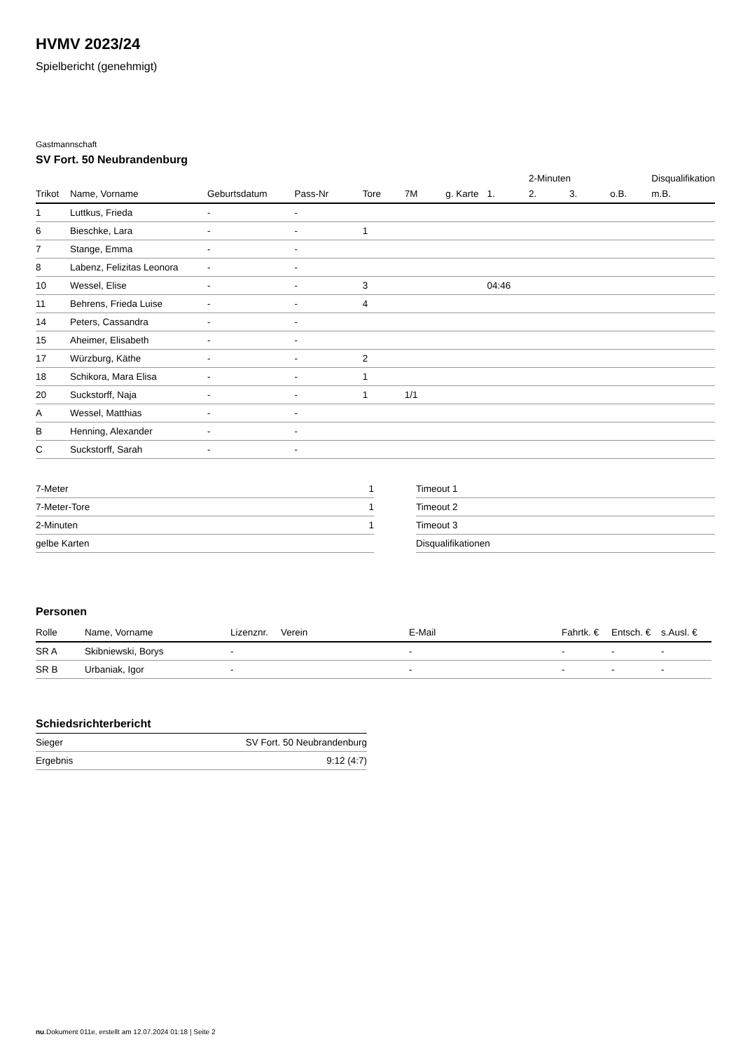HVMV 2023/24
Spielbericht (genehmigt)
Gastmannschaft
SV Fort. 50 Neubrandenburg
| | | | | | | | | 2-Minuten | | | Disqualifikation |
| Trikot | Name, Vorname | Geburtsdatum | Pass-Nr | Tore | 7M | g. Karte | 1. | 2. | 3. | o.B. | m.B. |
| 1 | Luttkus, Frieda | - | - | | | | | | | | |
| 6 | Bieschke, Lara | - | - | 1 | | | | | | | |
| 7 | Stange, Emma | - | - | | | | | | | | |
| 8 | Labenz, Felizitas Leonora | - | - | | | | | | | | |
| 10 | Wessel, Elise | - | - | 3 | | | 04:46 | | | | |
| 11 | Behrens, Frieda Luise | - | - | 4 | | | | | | | |
| 14 | Peters, Cassandra | - | - | | | | | | | | |
| 15 | Aheimer, Elisabeth | - | - | | | | | | | | |
| 17 | Würzburg, Käthe | - | - | 2 | | | | | | | |
| 18 | Schikora, Mara Elisa | - | - | 1 | | | | | | | |
| 20 | Suckstorff, Naja | - | - | 1 | 1/1 | | | | | | |
| A | Wessel, Matthias | - | - | | | | | | | | |
| B | Henning, Alexander | - | - | | | | | | | | |
| C | Suckstorff, Sarah | - | - | | | | | | | | |
| 7-Meter | 1 |
| 7-Meter-Tore | 1 |
| 2-Minuten | 1 |
| gelbe Karten | |
| Timeout 1 |
| Timeout 2 |
| Timeout 3 |
| Disqualifikationen |
Personen
| Rolle | Name, Vorname | Lizenznr. | Verein | E-Mail | Fahrtk. € | Entsch. € | s.Ausl. € |
| --- | --- | --- | --- | --- | --- | --- | --- |
| SR A | Skibniewski, Borys | - | | - | - | - | - |
| SR B | Urbaniak, Igor | - | | - | - | - | - |
Schiedsrichterbericht
| Sieger | SV Fort. 50 Neubrandenburg |
| Ergebnis | 9:12 (4:7) |
nu.Dokument 011e, erstellt am 12.07.2024 01:18 | Seite 2